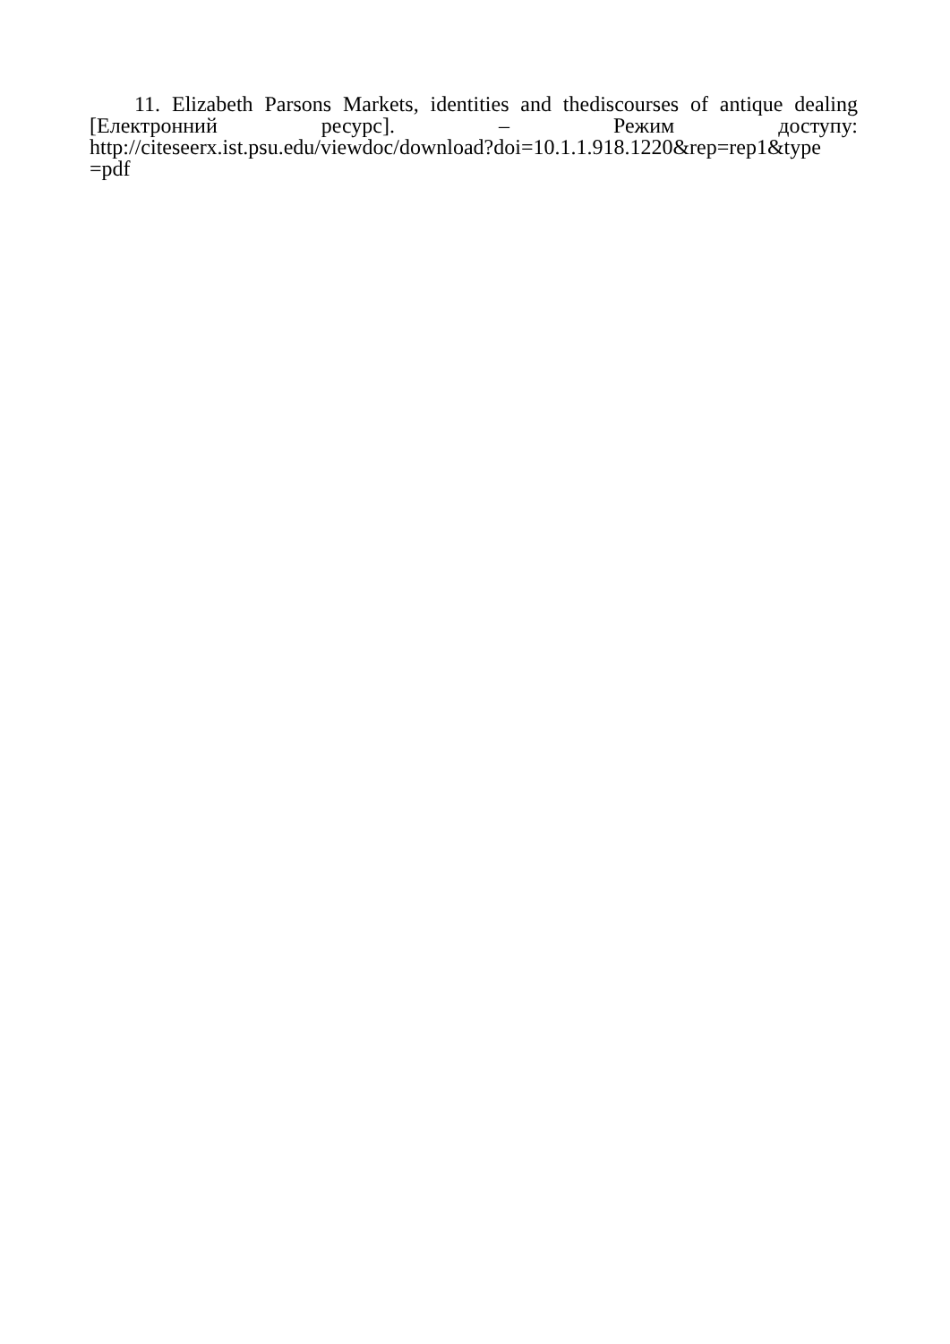11. Elizabeth Parsons Markets, identities and thediscourses of antique dealing
[Електронний ресурс]. – Режим доступу:
http://citeseerx.ist.psu.edu/viewdoc/download?doi=10.1.1.918.1220&rep=rep1&type
=pdf